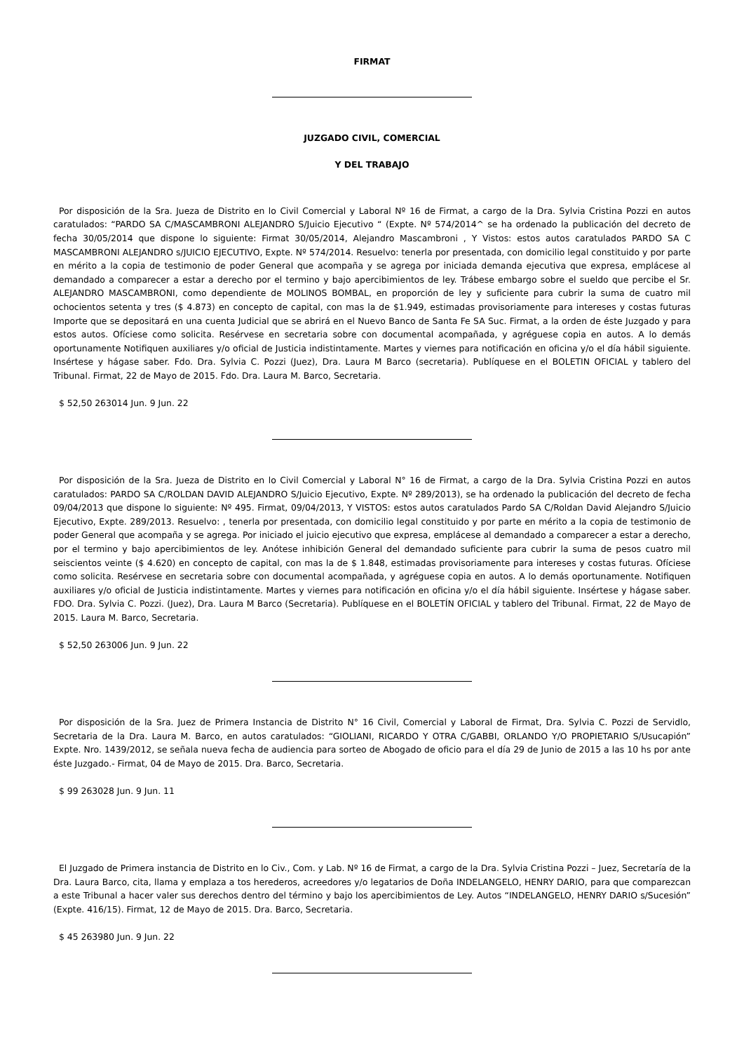FIRMAT
JUZGADO CIVIL, COMERCIAL
Y DEL TRABAJO
Por disposición de la Sra. Jueza de Distrito en lo Civil Comercial y Laboral Nº 16 de Firmat, a cargo de la Dra. Sylvia Cristina Pozzi en autos caratulados: “PARDO SA C/MASCAMBRONI ALEJANDRO S/Juicio Ejecutivo “ (Expte. Nº 574/2014^ se ha ordenado la publicación del decreto de fecha 30/05/2014 que dispone lo siguiente: Firmat 30/05/2014, Alejandro Mascambroni , Y Vistos: estos autos caratulados PARDO SA C MASCAMBRONI ALEJANDRO s/JUICIO EJECUTIVO, Expte. Nº 574/2014. Resuelvo: tenerla por presentada, con domicilio legal constituido y por parte en mérito a la copia de testimonio de poder General que acompaña y se agrega por iniciada demanda ejecutiva que expresa, emplácese al demandado a comparecer a estar a derecho por el termino y bajo apercibimientos de ley. Trábese embargo sobre el sueldo que percibe el Sr. ALEJANDRO MASCAMBRONI, como dependiente de MOLINOS BOMBAL, en proporción de ley y suficiente para cubrir la suma de cuatro mil ochocientos setenta y tres ($ 4.873) en concepto de capital, con mas la de $1.949, estimadas provisoriamente para intereses y costas futuras Importe que se depositará en una cuenta Judicial que se abrirá en el Nuevo Banco de Santa Fe SA Suc. Firmat, a la orden de éste Juzgado y para estos autos. Ofíciese como solicita. Resérvese en secretaria sobre con documental acompañada, y agréguese copia en autos. A lo demás oportunamente Notifiquen auxiliares y/o oficial de Justicia indistintamente. Martes y viernes para notificación en oficina y/o el día hábil siguiente. Insértese y hágase saber. Fdo. Dra. Sylvia C. Pozzi (Juez), Dra. Laura M Barco (secretaria). Publíquese en el BOLETIN OFICIAL y tablero del Tribunal. Firmat, 22 de Mayo de 2015. Fdo. Dra. Laura M. Barco, Secretaria.
$ 52,50 263014 Jun. 9 Jun. 22
Por disposición de la Sra. Jueza de Distrito en lo Civil Comercial y Laboral N° 16 de Firmat, a cargo de la Dra. Sylvia Cristina Pozzi en autos caratulados: PARDO SA C/ROLDAN DAVID ALEJANDRO S/Juicio Ejecutivo, Expte. Nº 289/2013), se ha ordenado la publicación del decreto de fecha 09/04/2013 que dispone lo siguiente: Nº 495. Firmat, 09/04/2013, Y VISTOS: estos autos caratulados Pardo SA C/Roldan David Alejandro S/Juicio Ejecutivo, Expte. 289/2013. Resuelvo: , tenerla por presentada, con domicilio legal constituido y por parte en mérito a la copia de testimonio de poder General que acompaña y se agrega. Por iniciado el juicio ejecutivo que expresa, emplácese al demandado a comparecer a estar a derecho, por el termino y bajo apercibimientos de ley. Anótese inhibición General del demandado suficiente para cubrir la suma de pesos cuatro mil seiscientos veinte ($ 4.620) en concepto de capital, con mas la de $ 1.848, estimadas provisoriamente para intereses y costas futuras. Ofíciese como solicita. Resérvese en secretaria sobre con documental acompañada, y agréguese copia en autos. A lo demás oportunamente. Notifiquen auxiliares y/o oficial de Justicia indistintamente. Martes y viernes para notificación en oficina y/o el día hábil siguiente. Insértese y hágase saber. FDO. Dra. Sylvia C. Pozzi. (Juez), Dra. Laura M Barco (Secretaria). Publíquese en el BOLETÍN OFICIAL y tablero del Tribunal. Firmat, 22 de Mayo de 2015. Laura M. Barco, Secretaria.
$ 52,50 263006 Jun. 9 Jun. 22
Por disposición de la Sra. Juez de Primera Instancia de Distrito N° 16 Civil, Comercial y Laboral de Firmat, Dra. Sylvia C. Pozzi de Servidlo, Secretaria de la Dra. Laura M. Barco, en autos caratulados: “GIOLIANI, RICARDO Y OTRA C/GABBI, ORLANDO Y/O PROPIETARIO S/Usucapión” Expte. Nro. 1439/2012, se señala nueva fecha de audiencia para sorteo de Abogado de oficio para el día 29 de Junio de 2015 a las 10 hs por ante éste Juzgado.- Firmat, 04 de Mayo de 2015. Dra. Barco, Secretaria.
$ 99 263028 Jun. 9 Jun. 11
El Juzgado de Primera instancia de Distrito en lo Civ., Com. y Lab. Nº 16 de Firmat, a cargo de la Dra. Sylvia Cristina Pozzi – Juez, Secretaría de la Dra. Laura Barco, cita, llama y emplaza a tos herederos, acreedores y/o legatarios de Doña INDELANGELO, HENRY DARIO, para que comparezcan a este Tribunal a hacer valer sus derechos dentro del término y bajo los apercibimientos de Ley. Autos “INDELANGELO, HENRY DARIO s/Sucesión” (Expte. 416/15). Firmat, 12 de Mayo de 2015. Dra. Barco, Secretaria.
$ 45 263980 Jun. 9 Jun. 22